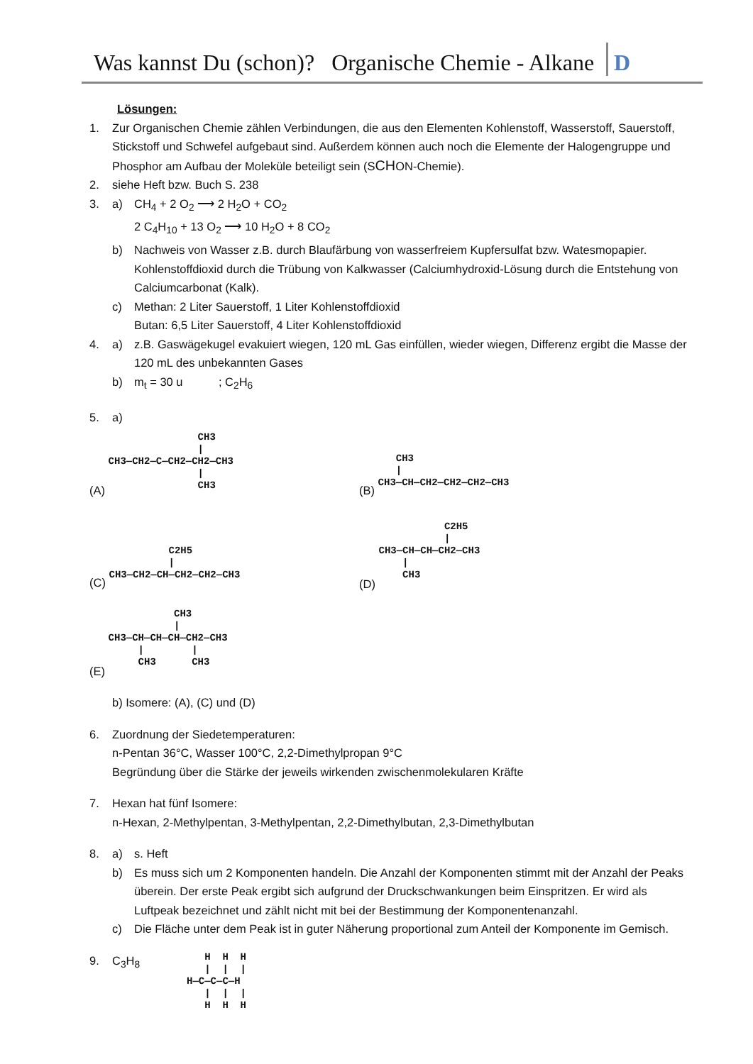Was kannst Du (schon)? Organische Chemie - Alkane D
Lösungen:
1. Zur Organischen Chemie zählen Verbindungen, die aus den Elementen Kohlenstoff, Wasserstoff, Sauerstoff, Stickstoff und Schwefel aufgebaut sind. Außerdem können auch noch die Elemente der Halogengruppe und Phosphor am Aufbau der Moleküle beteiligt sein (SCHON-Chemie).
2. siehe Heft bzw. Buch S. 238
3. a) CH<sub>4</sub> + 2 O<sub>2</sub> ⟶ 2 H<sub>2</sub>O + CO<sub>2</sub>
2 C<sub>4</sub>H<sub>10</sub> + 13 O<sub>2</sub> ⟶ 10 H<sub>2</sub>O + 8 CO<sub>2</sub>
b) Nachweis von Wasser z.B. durch Blaufärbung von wasserfreiem Kupfersulfat bzw. Watesmopapier. Kohlenstoffdioxid durch die Trübung von Kalkwasser (Calciumhydroxid-Lösung durch die Entstehung von Calciumcarbonat (Kalk).
c) Methan: 2 Liter Sauerstoff, 1 Liter Kohlenstoffdioxid
Butan: 6,5 Liter Sauerstoff, 4 Liter Kohlenstoffdioxid
4. a) z.B. Gaswägekugel evakuiert wiegen, 120 mL Gas einfüllen, wieder wiegen, Differenz ergibt die Masse der 120 mL des unbekannten Gases
b) m<sub>t</sub> = 30 u ; C<sub>2</sub>H<sub>6</sub>
5. a)
(A)
               CH3
               |
CH3—CH2—C—CH2—CH2—CH3
               |
               CH3
(B)
   CH3
   |
CH3—CH—CH2—CH2—CH2—CH3
(C)
          C2H5
          |
CH3—CH2—CH—CH2—CH2—CH3
(D)
           C2H5
           |
CH3—CH—CH—CH2—CH3
    |
    CH3
(E)
           CH3
           |
CH3—CH—CH—CH—CH2—CH3
     |        |
     CH3      CH3
b) Isomere: (A), (C) und (D)
6. Zuordnung der Siedetemperaturen:
n-Pentan 36°C, Wasser 100°C, 2,2-Dimethylpropan 9°C
Begründung über die Stärke der jeweils wirkenden zwischenmolekularen Kräfte
7. Hexan hat fünf Isomere:
n-Hexan, 2-Methylpentan, 3-Methylpentan, 2,2-Dimethylbutan, 2,3-Dimethylbutan
8. a) s. Heft
b) Es muss sich um 2 Komponenten handeln. Die Anzahl der Komponenten stimmt mit der Anzahl der Peaks überein. Der erste Peak ergibt sich aufgrund der Druckschwankungen beim Einspritzen. Er wird als Luftpeak bezeichnet und zählt nicht mit bei der Bestimmung der Komponentenanzahl.
c) Die Fläche unter dem Peak ist in guter Näherung proportional zum Anteil der Komponente im Gemisch.
9. C<sub>3</sub>H<sub>8</sub>
   H  H  H
   |  |  |
H—C—C—C—H
   |  |  |
   H  H  H